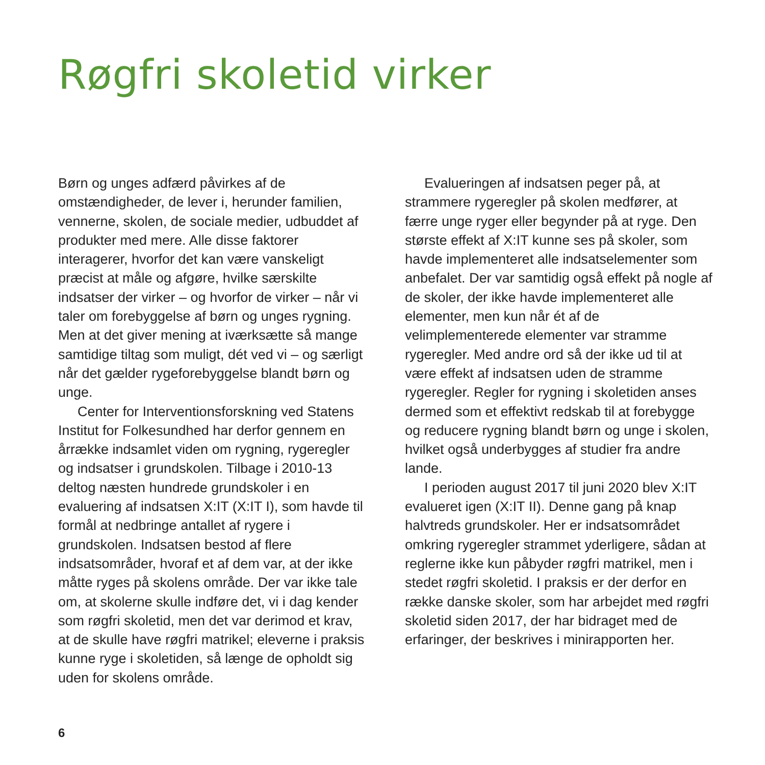Røgfri skoletid virker
Børn og unges adfærd påvirkes af de omstændigheder, de lever i, herunder familien, vennerne, skolen, de sociale medier, udbuddet af produkter med mere. Alle disse faktorer interagerer, hvorfor det kan være vanskeligt præcist at måle og afgøre, hvilke særskilte indsatser der virker – og hvorfor de virker – når vi taler om forebyggelse af børn og unges rygning. Men at det giver mening at iværksætte så mange samtidige tiltag som muligt, dét ved vi – og særligt når det gælder rygeforebyggelse blandt børn og unge.
Center for Interventionsforskning ved Statens Institut for Folkesundhed har derfor gennem en årrække indsamlet viden om rygning, rygeregler og indsatser i grundskolen. Tilbage i 2010-13 deltog næsten hundrede grundskoler i en evaluering af indsatsen X:IT (X:IT I), som havde til formål at nedbringe antallet af rygere i grundskolen. Indsatsen bestod af flere indsatsområder, hvoraf et af dem var, at der ikke måtte ryges på skolens område. Der var ikke tale om, at skolerne skulle indføre det, vi i dag kender som røgfri skoletid, men det var derimod et krav, at de skulle have røgfri matrikel; eleverne i praksis kunne ryge i skoletiden, så længe de opholdt sig uden for skolens område.
Evalueringen af indsatsen peger på, at strammere rygeregler på skolen medfører, at færre unge ryger eller begynder på at ryge. Den største effekt af X:IT kunne ses på skoler, som havde implementeret alle indsatselementer som anbefalet. Der var samtidig også effekt på nogle af de skoler, der ikke havde implementeret alle elementer, men kun når ét af de velimplementerede elementer var stramme rygeregler. Med andre ord så der ikke ud til at være effekt af indsatsen uden de stramme rygeregler. Regler for rygning i skoletiden anses dermed som et effektivt redskab til at forebygge og reducere rygning blandt børn og unge i skolen, hvilket også underbygges af studier fra andre lande.
I perioden august 2017 til juni 2020 blev X:IT evalueret igen (X:IT II). Denne gang på knap halvtreds grundskoler. Her er indsatsområdet omkring rygeregler strammet yderligere, sådan at reglerne ikke kun påbyder røgfri matrikel, men i stedet røgfri skoletid. I praksis er der derfor en række danske skoler, som har arbejdet med røgfri skoletid siden 2017, der har bidraget med de erfaringer, der beskrives i minirapporten her.
6